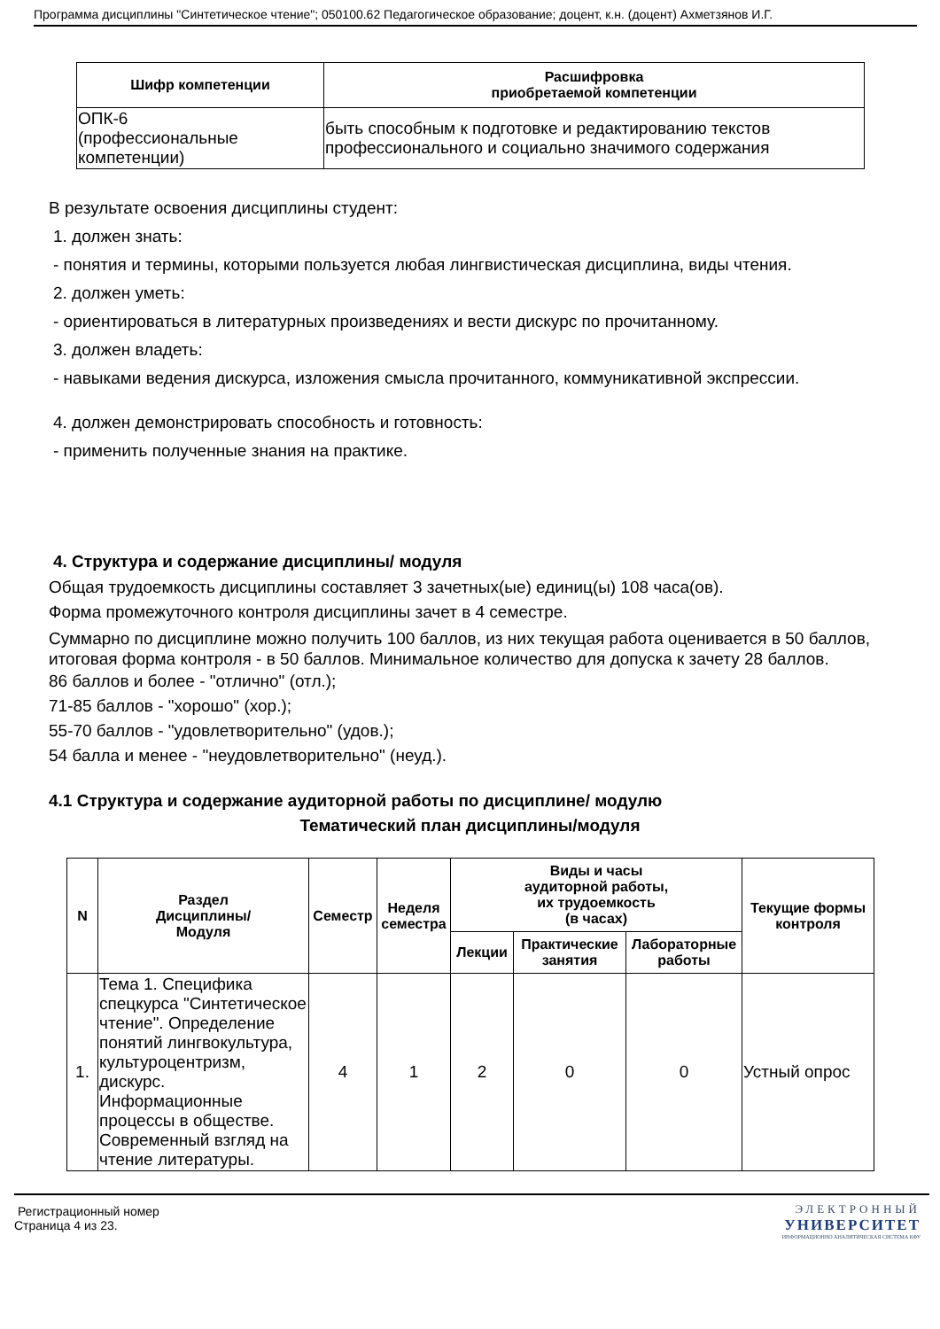Программа дисциплины "Синтетическое чтение"; 050100.62 Педагогическое образование; доцент, к.н. (доцент) Ахметзянов И.Г.
| Шифр компетенции | Расшифровка приобретаемой компетенции |
| --- | --- |
| ОПК-6 (профессиональные компетенции) | быть способным к подготовке и редактированию текстов профессионального и социально значимого содержания |
В результате освоения дисциплины студент:
1. должен знать:
- понятия и термины, которыми пользуется любая лингвистическая дисциплина, виды чтения.
2. должен уметь:
- ориентироваться в литературных произведениях и вести дискурс по прочитанному.
3. должен владеть:
- навыками ведения дискурса, изложения смысла прочитанного, коммуникативной экспрессии.
4. должен демонстрировать способность и готовность:
- применить полученные знания на практике.
4. Структура и содержание дисциплины/ модуля
Общая трудоемкость дисциплины составляет 3 зачетных(ые) единиц(ы) 108 часа(ов).
Форма промежуточного контроля дисциплины зачет в 4 семестре.
Суммарно по дисциплине можно получить 100 баллов, из них текущая работа оценивается в 50 баллов, итоговая форма контроля - в 50 баллов. Минимальное количество для допуска к зачету 28 баллов.
86 баллов и более - "отлично" (отл.);
71-85 баллов - "хорошо" (хор.);
55-70 баллов - "удовлетворительно" (удов.);
54 балла и менее - "неудовлетворительно" (неуд.).
4.1 Структура и содержание аудиторной работы по дисциплине/ модулю
Тематический план дисциплины/модуля
| N | Раздел Дисциплины/ Модуля | Семестр | Неделя семестра | Виды и часы аудиторной работы, их трудоемкость (в часах) | | | Текущие формы контроля |
| --- | --- | --- | --- | --- | --- | --- | --- |
| | | | | Лекции | Практические занятия | Лабораторные работы | |
| 1. | Тема 1. Специфика спецкурса "Синтетическое чтение". Определение понятий лингвокультура, культуроцентризм, дискурс. Информационные процессы в обществе. Современный взгляд на чтение литературы. | 4 | 1 | 2 | 0 | 0 | Устный опрос |
Регистрационный номер
Страница 4 из 23.
ЭЛЕКТРОННЫЙ
УНИВЕРСИТЕТ
ИНФОРМАЦИОННО АНАЛИТИЧЕСКАЯ СИСТЕМА КФУ